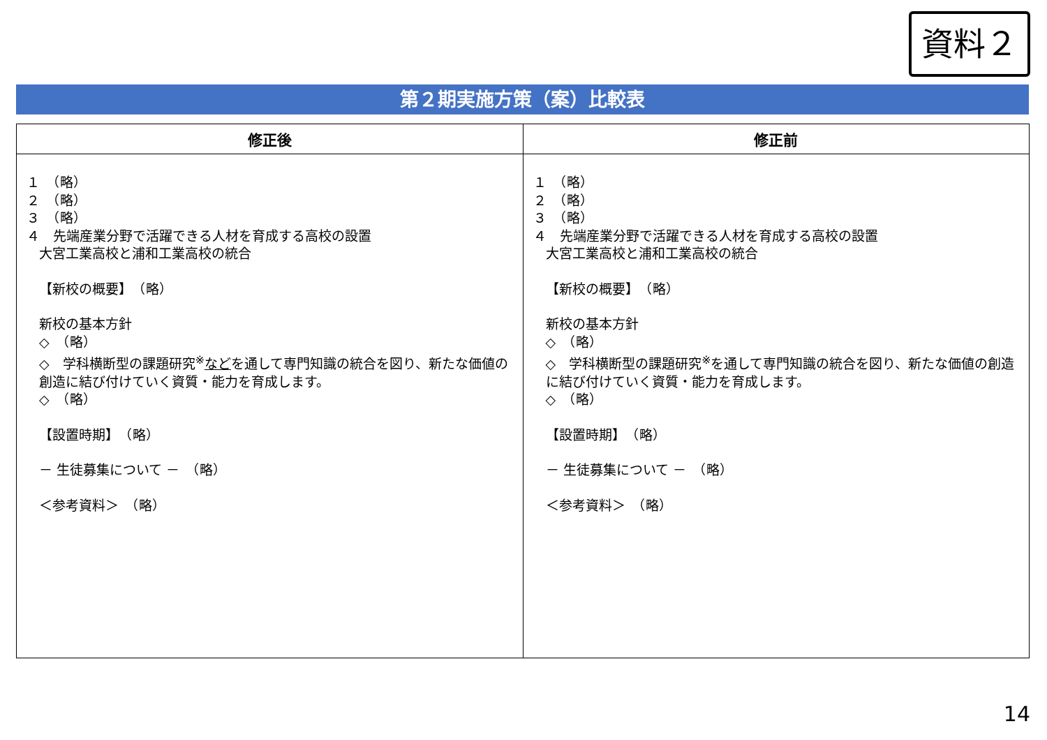資料２
第２期実施方策（案）比較表
| 修正後 | 修正前 |
| --- | --- |
| １ （略） ２ （略） ３ （略） ４ 先端産業分野で活躍できる人材を育成する高校の設置 大宮工業高校と浦和工業高校の統合 【新校の概要】 （略） 新校の基本方針 ◇ （略） ◇ 学科横断型の課題研究<sup>※</sup> など を通して専門知識の統合を図り、新たな価値の創造に結び付けていく資質・能力を育成します。 ◇ （略） 【設置時期】 （略） － 生徒募集について － （略） ＜参考資料＞ （略） | １ （略） ２ （略） ３ （略） ４ 先端産業分野で活躍できる人材を育成する高校の設置 大宮工業高校と浦和工業高校の統合 【新校の概要】 （略） 新校の基本方針 ◇ （略） ◇ 学科横断型の課題研究<sup>※</sup>を通して専門知識の統合を図り、新たな価値の創造に結び付けていく資質・能力を育成します。 ◇ （略） 【設置時期】 （略） － 生徒募集について － （略） ＜参考資料＞ （略） |
14